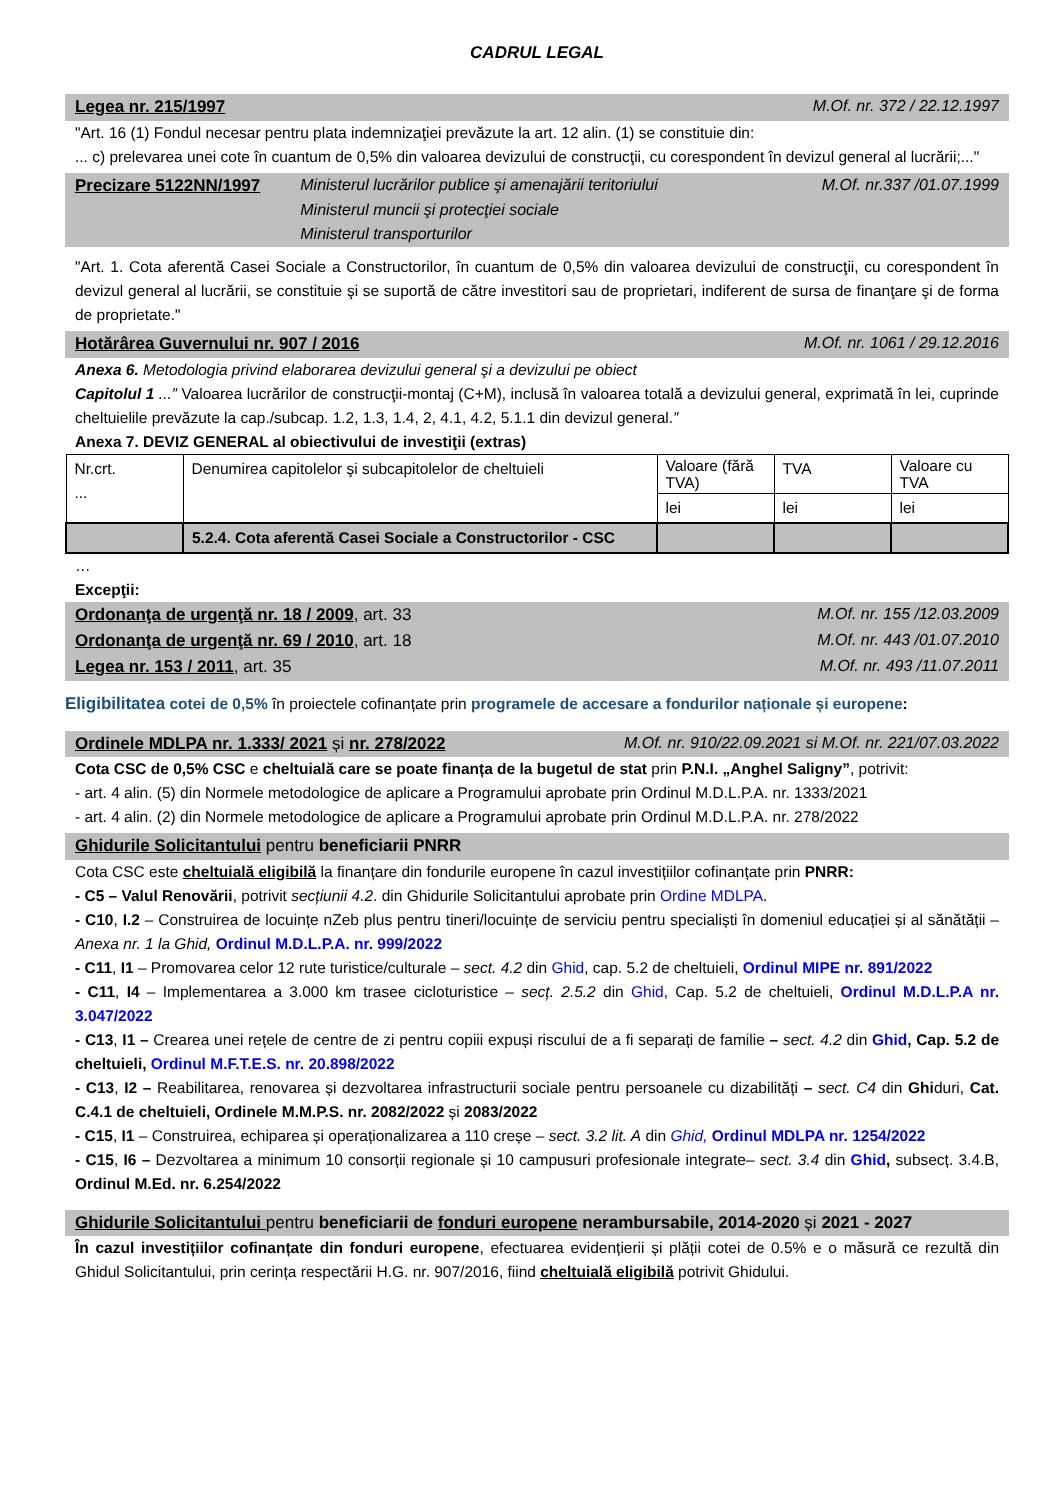CADRUL LEGAL
Legea nr. 215/1997 M.Of. nr. 372 / 22.12.1997
"Art. 16 (1) Fondul necesar pentru plata indemnizaţiei prevăzute la art. 12 alin. (1) se constituie din:
... c) prelevarea unei cote în cuantum de 0,5% din valoarea devizului de construcţii, cu corespondent în devizul general al lucrării;..."
Precizare 5122NN/1997 Ministerul lucrărilor publice şi amenajării teritoriului
Ministerul muncii şi protecţiei sociale
Ministerul transporturilor M.Of. nr.337 /01.07.1999
"Art. 1. Cota aferentă Casei Sociale a Constructorilor, în cuantum de 0,5% din valoarea devizului de construcţii, cu corespondent în devizul general al lucrării, se constituie şi se suportă de către investitori sau de proprietari, indiferent de sursa de finanţare şi de forma de proprietate."
Hotărârea Guvernului nr. 907 / 2016 M.Of. nr. 1061 / 29.12.2016
Anexa 6. Metodologia privind elaborarea devizului general şi a devizului pe obiect
Capitolul 1 ...” Valoarea lucrărilor de construcţii-montaj (C+M), inclusă în valoarea totală a devizului general, exprimată în lei, cuprinde cheltuielile prevăzute la cap./subcap. 1.2, 1.3, 1.4, 2, 4.1, 4.2, 5.1.1 din devizul general.”
Anexa 7. DEVIZ GENERAL al obiectivului de investiţii (extras)
| Nr.crt. ... | Denumirea capitolelor şi subcapitolelor de cheltuieli | Valoare (fără TVA) | TVA | Valoare cu TVA |
| | | lei | lei | lei |
| | 5.2.4. Cota aferentă Casei Sociale a Constructorilor - CSC | | | |
…
Excepţii:
Ordonanţa de urgenţă nr. 18 / 2009, art. 33 M.Of. nr. 155 /12.03.2009
Ordonanţa de urgenţă nr. 69 / 2010, art. 18 M.Of. nr. 443 /01.07.2010
Legea nr. 153 / 2011, art. 35 M.Of. nr. 493 /11.07.2011
Eligibilitatea cotei de 0,5% în proiectele cofinanțate prin programele de accesare a fondurilor naționale și europene:
Ordinele MDLPA nr. 1.333/ 2021 și nr. 278/2022 M.Of. nr. 910/22.09.2021 si M.Of. nr. 221/07.03.2022
Cota CSC de 0,5% CSC e cheltuială care se poate finanța de la bugetul de stat prin P.N.I. „Anghel Saligny”, potrivit:
- art. 4 alin. (5) din Normele metodologice de aplicare a Programului aprobate prin Ordinul M.D.L.P.A. nr. 1333/2021
- art. 4 alin. (2) din Normele metodologice de aplicare a Programului aprobate prin Ordinul M.D.L.P.A. nr. 278/2022
Ghidurile Solicitantului pentru beneficiarii PNRR
Cota CSC este cheltuială eligibilă la finanțare din fondurile europene în cazul investițiilor cofinanțate prin PNRR:
- C5 – Valul Renovării, potrivit secțiunii 4.2. din Ghidurile Solicitantului aprobate prin Ordine MDLPA.
- C10, I.2 – Construirea de locuințe nZeb plus pentru tineri/locuințe de serviciu pentru specialiști în domeniul educației și al sănătății – Anexa nr. 1 la Ghid, Ordinul M.D.L.P.A. nr. 999/2022
- C11, I1 – Promovarea celor 12 rute turistice/culturale – sect. 4.2 din Ghid, cap. 5.2 de cheltuieli, Ordinul MIPE nr. 891/2022
- C11, I4 – Implementarea a 3.000 km trasee cicloturistice – secț. 2.5.2 din Ghid, Cap. 5.2 de cheltuieli, Ordinul M.D.L.P.A nr. 3.047/2022
- C13, I1 – Crearea unei rețele de centre de zi pentru copiii expuși riscului de a fi separați de familie – sect. 4.2 din Ghid, Cap. 5.2 de cheltuieli, Ordinul M.F.T.E.S. nr. 20.898/2022
- C13, I2 – Reabilitarea, renovarea și dezvoltarea infrastructurii sociale pentru persoanele cu dizabilități – sect. C4 din Ghiduri, Cat. C.4.1 de cheltuieli, Ordinele M.M.P.S. nr. 2082/2022 și 2083/2022
- C15, I1 – Construirea, echiparea și operaționalizarea a 110 creșe – sect. 3.2 lit. A din Ghid, Ordinul MDLPA nr. 1254/2022
- C15, I6 – Dezvoltarea a minimum 10 consorții regionale și 10 campusuri profesionale integrate– sect. 3.4 din Ghid, subsecț. 3.4.B, Ordinul M.Ed. nr. 6.254/2022
Ghidurile Solicitantului pentru beneficiarii de fonduri europene nerambursabile, 2014-2020 și 2021 - 2027
În cazul investițiilor cofinanțate din fonduri europene, efectuarea evidențierii și plății cotei de 0.5% e o măsură ce rezultă din Ghidul Solicitantului, prin cerința respectării H.G. nr. 907/2016, fiind cheltuială eligibilă potrivit Ghidului.